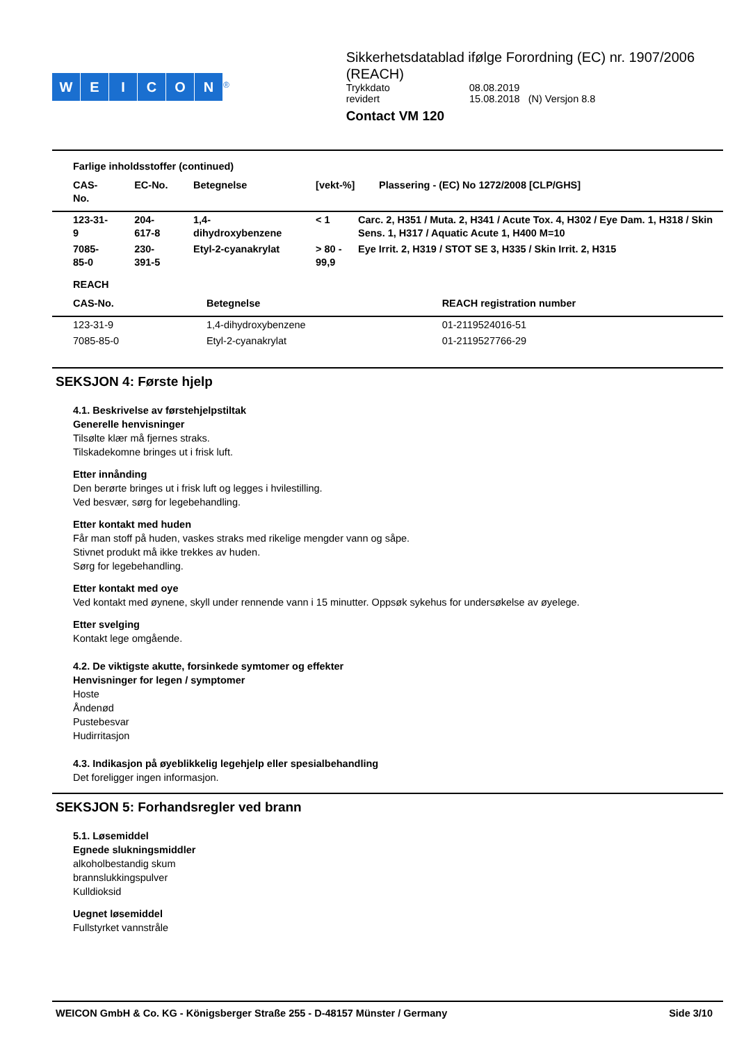WEICON<sup>®</sup>
Sikkerhetsdatablad ifølge Forordning (EC) nr. 1907/2006 (REACH)
Trykkdato 08.08.2019
revidert 15.08.2018 (N) Versjon 8.8
Contact VM 120
Farlige inholdsstoffer (continued)
| CAS-No. | EC-No. | Betegnelse | [vekt-%] | Plassering - (EC) No 1272/2008 [CLP/GHS] |
| --- | --- | --- | --- | --- |
| 123-31-9 | 204-617-8 | 1,4-dihydroxybenzene | < 1 | Carc. 2, H351 / Muta. 2, H341 / Acute Tox. 4, H302 / Eye Dam. 1, H318 / Skin Sens. 1, H317 / Aquatic Acute 1, H400 M=10 |
| 7085-85-0 | 230-391-5 | Etyl-2-cyanakrylat | > 80 - 99,9 | Eye Irrit. 2, H319 / STOT SE 3, H335 / Skin Irrit. 2, H315 |
REACH
| CAS-No. | Betegnelse | REACH registration number |
| --- | --- | --- |
| 123-31-9 | 1,4-dihydroxybenzene | 01-2119524016-51 |
| 7085-85-0 | Etyl-2-cyanakrylat | 01-2119527766-29 |
SEKSJON 4: Første hjelp
4.1. Beskrivelse av førstehjelpstiltak
Generelle henvisninger
Tilsølte klær må fjernes straks.
Tilskadekomne bringes ut i frisk luft.
Etter innånding
Den berørte bringes ut i frisk luft og legges i hvilestilling.
Ved besvær, sørg for legebehandling.
Etter kontakt med huden
Får man stoff på huden, vaskes straks med rikelige mengder vann og såpe.
Stivnet produkt må ikke trekkes av huden.
Sørg for legebehandling.
Etter kontakt med oye
Ved kontakt med øynene, skyll under rennende vann i 15 minutter. Oppsøk sykehus for undersøkelse av øyelege.
Etter svelging
Kontakt lege omgående.
4.2. De viktigste akutte, forsinkede symtomer og effekter
Henvisninger for legen / symptomer
Hoste
Åndenød
Pustebesvar
Hudirritasjon
4.3. Indikasjon på øyeblikkelig legehjelp eller spesialbehandling
Det foreligger ingen informasjon.
SEKSJON 5: Forhandsregler ved brann
5.1. Løsemiddel
Egnede slukningsmiddler
alkoholbestandig skum
brannslukkingspulver
Kulldioksid
Uegnet løsemiddel
Fullstyrket vannstråle
WEICON GmbH & Co. KG - Königsberger Straße 255 - D-48157 Münster / Germany Side 3/10